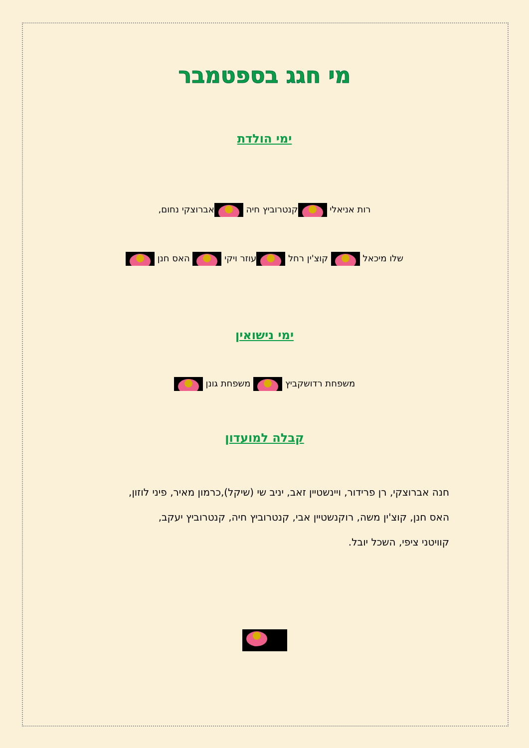מי חגג בספטמבר
ימי הולדת
רות אניאלי קנטרוביץ חיה אברוצקי נחום,
שלו מיכאל קוצ'ין רחל עוזר ויקי האס חנן
ימי נישואין
משפחת רדושקביץ משפחת גונן
קבלה למועדון
חנה אברוצקי, רן פרידור, ויינשטיין זאב, יניב שי (שיקל),כרמון מאיר, פיני לוזון,
האס חנן, קוצ'ין משה, רוקנשטיין אבי, קנטרוביץ חיה, קנטרוביץ יעקב,
קוויטני ציפי, השכל יובל.